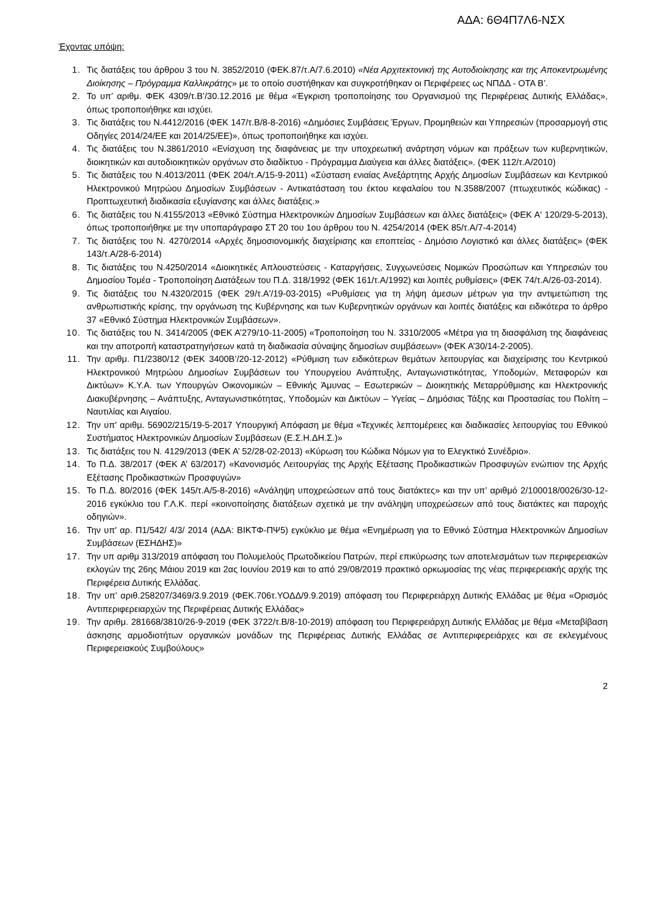ΑΔΑ: 6Θ4Π7Λ6-ΝΣΧ
Έχοντας υπόψη:
1. Τις διατάξεις του άρθρου 3 του Ν. 3852/2010 (ΦΕΚ.87/τ.Α/7.6.2010) «Νέα Αρχιτεκτονική της Αυτοδιοίκησης και της Αποκεντρωμένης Διοίκησης – Πρόγραμμα Καλλικράτης» με το οποίο συστήθηκαν και συγκροτήθηκαν οι Περιφέρειες ως ΝΠΔΔ - ΟΤΑ Β’.
2. Το υπ’ αριθμ. ΦΕΚ 4309/τ.Β’/30.12.2016 με θέμα «Έγκριση τροποποίησης του Οργανισμού της Περιφέρειας Δυτικής Ελλάδας», όπως τροποποιήθηκε και ισχύει.
3. Τις διατάξεις του Ν.4412/2016 (ΦΕΚ 147/τ.Β/8-8-2016) «Δημόσιες Συμβάσεις Έργων, Προμηθειών και Υπηρεσιών (προσαρμογή στις Οδηγίες 2014/24/ΕΕ και 2014/25/ΕΕ)», όπως τροποποιήθηκε και ισχύει.
4. Τις διατάξεις του Ν.3861/2010 «Ενίσχυση της διαφάνειας με την υποχρεωτική ανάρτηση νόμων και πράξεων των κυβερνητικών, διοικητικών και αυτοδιοικητικών οργάνων στο διαδίκτυο - Πρόγραμμα Διαύγεια και άλλες διατάξεις». (ΦΕΚ 112/τ.Α/2010)
5. Τις διατάξεις του Ν.4013/2011 (ΦΕΚ 204/τ.Α/15-9-2011) «Σύσταση ενιαίας Ανεξάρτητης Αρχής Δημοσίων Συμβάσεων και Κεντρικού Ηλεκτρονικού Μητρώου Δημοσίων Συμβάσεων - Αντικατάσταση του έκτου κεφαλαίου του Ν.3588/2007 (πτωχευτικός κώδικας) - Προπτωχευτική διαδικασία εξυγίανσης και άλλες διατάξεις.»
6. Τις διατάξεις του Ν.4155/2013 «Εθνικό Σύστημα Ηλεκτρονικών Δημοσίων Συμβάσεων και άλλες διατάξεις» (ΦΕΚ Α' 120/29-5-2013), όπως τροποποιήθηκε με την υποπαράγραφο ΣΤ 20 του 1ου άρθρου του Ν. 4254/2014 (ΦΕΚ 85/τ.Α/7-4-2014)
7. Τις διατάξεις του Ν. 4270/2014 «Αρχές δημοσιονομικής διαχείρισης και εποπτείας - Δημόσιο Λογιστικό και άλλες διατάξεις» (ΦΕΚ 143/τ.Α/28-6-2014)
8. Τις διατάξεις του Ν.4250/2014 «Διοικητικές Απλουστεύσεις - Καταργήσεις, Συγχωνεύσεις Νομικών Προσώπων και Υπηρεσιών του Δημοσίου Τομέα - Τροποποίηση Διατάξεων του Π.Δ. 318/1992 (ΦΕΚ 161/τ.Α/1992) και λοιπές ρυθμίσεις» (ΦΕΚ 74/τ.Α/26-03-2014).
9. Τις διατάξεις του Ν.4320/2015 (ΦΕΚ 29/τ.Α'/19-03-2015) «Ρυθμίσεις για τη λήψη άμεσων μέτρων για την αντιμετώπιση της ανθρωπιστικής κρίσης, την οργάνωση της Κυβέρνησης και των Κυβερνητικών οργάνων και λοιπές διατάξεις και ειδικότερα το άρθρο 37 «Εθνικό Σύστημα Ηλεκτρονικών Συμβάσεων».
10. Τις διατάξεις του Ν. 3414/2005 (ΦΕΚ Α’279/10-11-2005) «Τροποποίηση του Ν. 3310/2005 «Μέτρα για τη διασφάλιση της διαφάνειας και την αποτροπή καταστρατηγήσεων κατά τη διαδικασία σύναψης δημοσίων συμβάσεων» (ΦΕΚ Α’30/14-2-2005).
11. Την αριθμ. Π1/2380/12 (ΦΕΚ 3400Β’/20-12-2012) «Ρύθμιση των ειδικότερων θεμάτων λειτουργίας και διαχείρισης του Κεντρικού Ηλεκτρονικού Μητρώου Δημοσίων Συμβάσεων του Υπουργείου Ανάπτυξης, Ανταγωνιστικότητας, Υποδομών, Μεταφορών και Δικτύων» Κ.Υ.Α. των Υπουργών Οικονομικών – Εθνικής Άμυνας – Εσωτερικών – Διοικητικής Μεταρρύθμισης και Ηλεκτρονικής Διακυβέρνησης – Ανάπτυξης, Ανταγωνιστικότητας, Υποδομών και Δικτύων – Υγείας – Δημόσιας Τάξης και Προστασίας του Πολίτη – Ναυτιλίας και Αιγαίου.
12. Την υπ' αριθμ. 56902/215/19-5-2017 Υπουργική Απόφαση με θέμα «Τεχνικές λεπτομέρειες και διαδικασίες λειτουργίας του Εθνικού Συστήματος Ηλεκτρονικών Δημοσίων Συμβάσεων (Ε.Σ.Η.ΔΗ.Σ.)»
13. Τις διατάξεις του Ν. 4129/2013 (ΦΕΚ Α’ 52/28-02-2013) «Κύρωση του Κώδικα Νόμων για το Ελεγκτικό Συνέδριο».
14. Το Π.Δ. 38/2017 (ΦΕΚ Α’ 63/2017) «Κανονισμός Λειτουργίας της Αρχής Εξέτασης Προδικαστικών Προσφυγών ενώπιον της Αρχής Εξέτασης Προδικαστικών Προσφυγών»
15. Το Π.Δ. 80/2016 (ΦΕΚ 145/τ.Α/5-8-2016) «Ανάληψη υποχρεώσεων από τους διατάκτες» και την υπ’ αριθμό 2/100018/0026/30-12-2016 εγκύκλιο του Γ.Λ.Κ. περί «κοινοποίησης διατάξεων σχετικά με την ανάληψη υποχρεώσεων από τους διατάκτες και παροχής οδηγιών».
16. Την υπ' αρ. Π1/542/ 4/3/ 2014 (ΑΔΑ: ΒΙΚΤΦ-ΠΨ5) εγκύκλιο με θέμα «Ενημέρωση για το Εθνικό Σύστημα Ηλεκτρονικών Δημοσίων Συμβάσεων (ΕΣΗΔΗΣ)»
17. Την υπ αριθμ 313/2019 απόφαση του Πολυμελούς Πρωτοδικείου Πατρών, περί επικύρωσης των αποτελεσμάτων των περιφερειακών εκλογών της 26ης Μάιου 2019 και 2ας Ιουνίου 2019 και το από 29/08/2019 πρακτικό ορκωμοσίας της νέας περιφερειακής αρχής της Περιφέρεια Δυτικής Ελλάδας.
18. Την υπ’ αριθ.258207/3469/3.9.2019 (ΦΕΚ.706τ.ΥΟΔΔ/9.9.2019) απόφαση του Περιφερειάρχη Δυτικής Ελλάδας με θέμα «Ορισμός Αντιπεριφερειαρχών της Περιφέρειας Δυτικής Ελλάδας»
19. Την αριθμ. 281668/3810/26-9-2019 (ΦΕΚ 3722/τ.Β/8-10-2019) απόφαση του Περιφερειάρχη Δυτικής Ελλάδας με θέμα «Μεταβίβαση άσκησης αρμοδιοτήτων οργανικών μονάδων της Περιφέρειας Δυτικής Ελλάδας σε Αντιπεριφερειάρχες και σε εκλεγμένους Περιφερειακούς Συμβούλους»
2